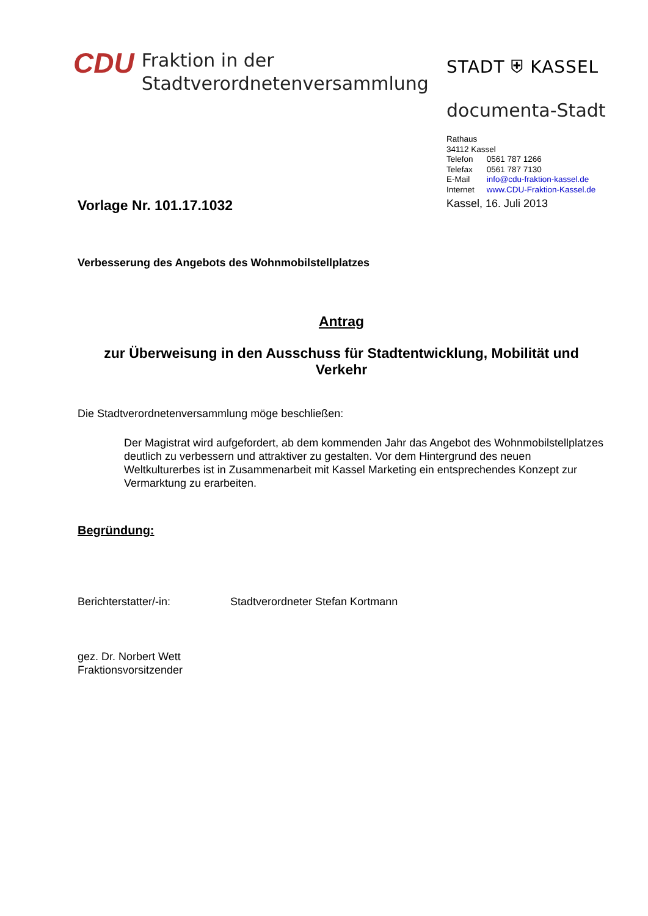CDU
Fraktion in der
Stadtverordnetenversammlung
STADT ⛨ KASSEL
documenta-Stadt
Rathaus
34112 Kassel
| Telefon | 0561 787 1266 |
| Telefax | 0561 787 7130 |
| E-Mail | info@cdu-fraktion-kassel.de |
| Internet | www.CDU-Fraktion-Kassel.de |
Vorlage Nr. 101.17.1032
Kassel, 16. Juli 2013
Verbesserung des Angebots des Wohnmobilstellplatzes
Antrag
zur Überweisung in den Ausschuss für Stadtentwicklung, Mobilität und Verkehr
Die Stadtverordnetenversammlung möge beschließen:
Der Magistrat wird aufgefordert, ab dem kommenden Jahr das Angebot des Wohnmobilstellplatzes deutlich zu verbessern und attraktiver zu gestalten. Vor dem Hintergrund des neuen Weltkulturerbes ist in Zusammenarbeit mit Kassel Marketing ein entsprechendes Konzept zur Vermarktung zu erarbeiten.
Begründung:
Berichterstatter/-in: Stadtverordneter Stefan Kortmann
gez. Dr. Norbert Wett
Fraktionsvorsitzender